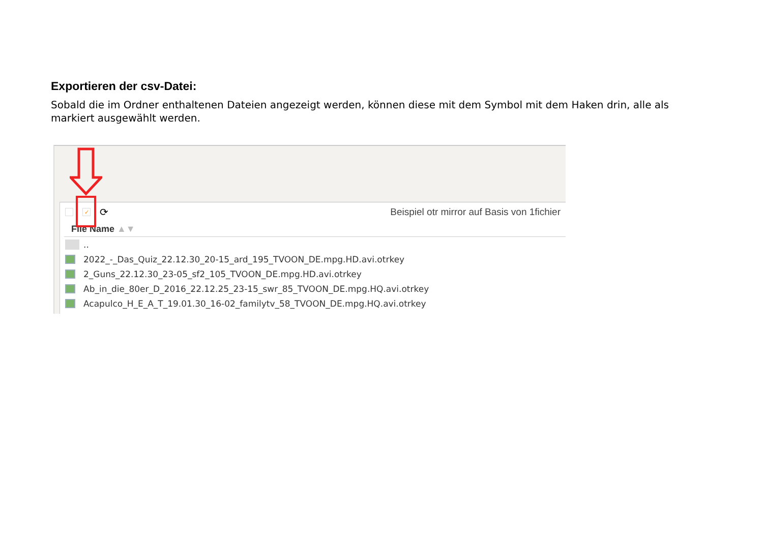Exportieren der csv-Datei:
Sobald die im Ordner enthaltenen Dateien angezeigt werden, können diese mit dem Symbol mit dem Haken drin, alle als markiert ausgewählt werden.
✓ ⟳ Beispiel otr mirror auf Basis von 1fichier
File Name ▲▼
..
2022_-_Das_Quiz_22.12.30_20-15_ard_195_TVOON_DE.mpg.HD.avi.otrkey
2_Guns_22.12.30_23-05_sf2_105_TVOON_DE.mpg.HD.avi.otrkey
Ab_in_die_80er_D_2016_22.12.25_23-15_swr_85_TVOON_DE.mpg.HQ.avi.otrkey
Acapulco_H_E_A_T_19.01.30_16-02_familytv_58_TVOON_DE.mpg.HQ.avi.otrkey